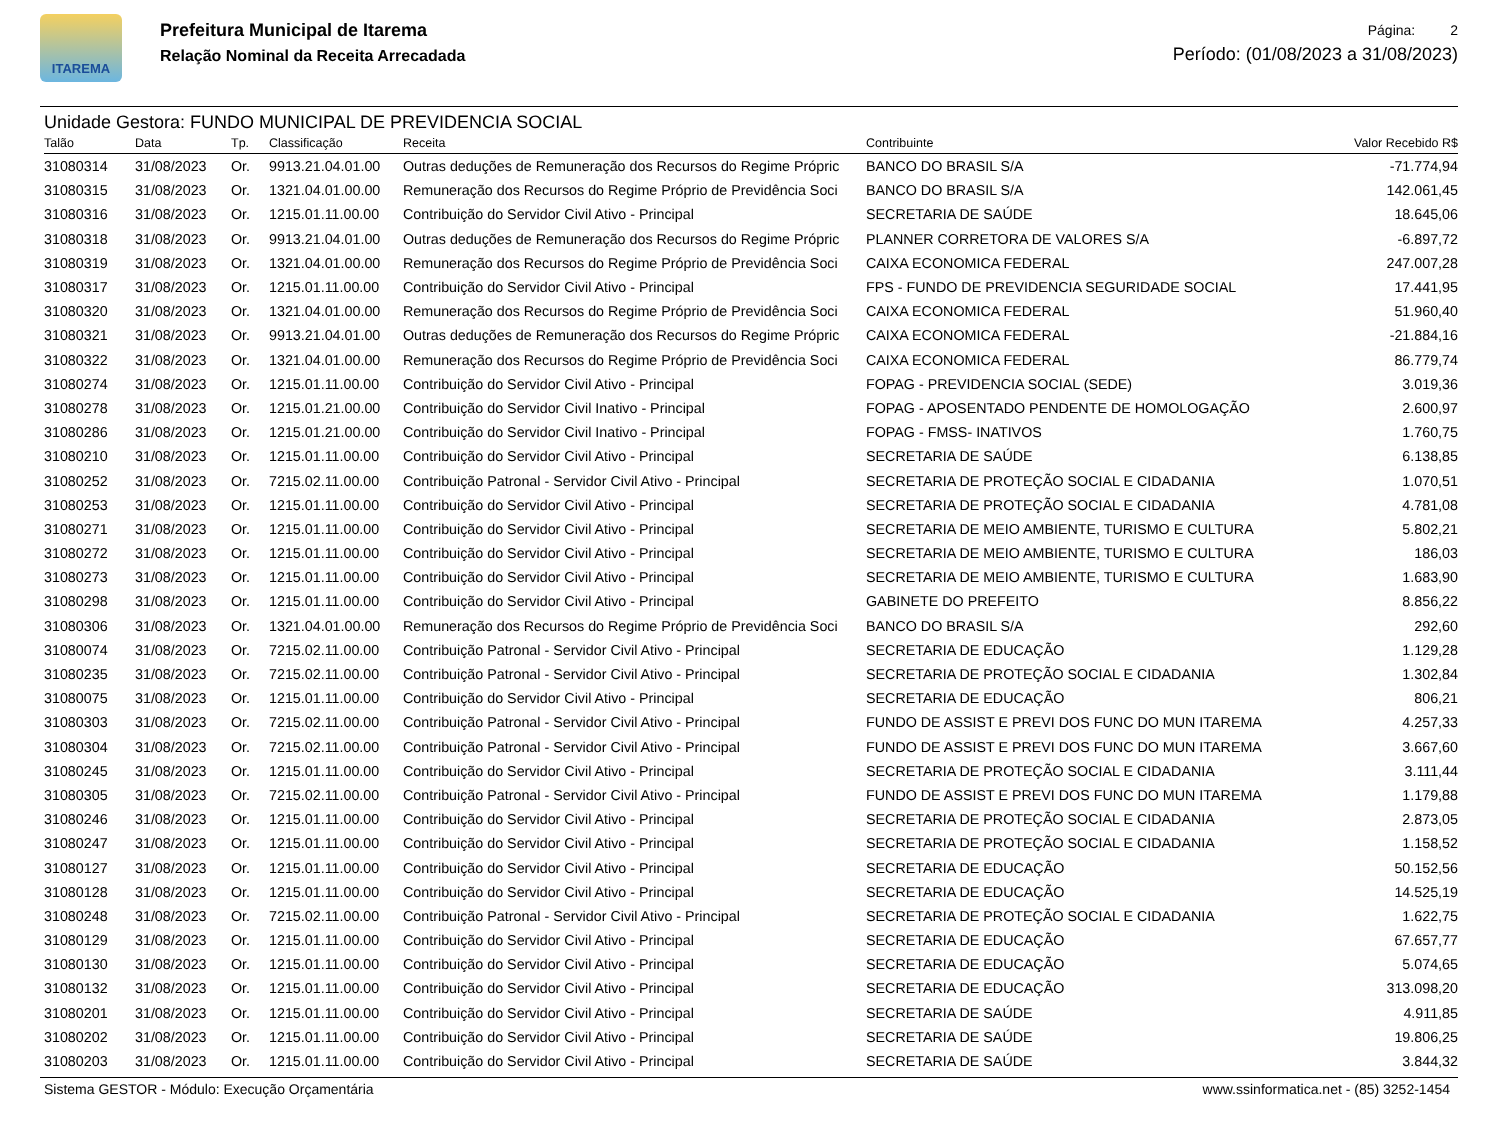ITAREMA
Prefeitura Municipal de Itarema
Relação Nominal da Receita Arrecadada
Página: 2
Período: (01/08/2023 a 31/08/2023)
Unidade Gestora: FUNDO MUNICIPAL DE PREVIDENCIA SOCIAL
| Talão | Data | Tp. | Classificação | Receita | Contribuinte | Valor Recebido R$ |
| --- | --- | --- | --- | --- | --- | --- |
| 31080314 | 31/08/2023 | Or. | 9913.21.04.01.00 | Outras deduções de Remuneração dos Recursos do Regime Própric | BANCO DO BRASIL S/A | -71.774,94 |
| 31080315 | 31/08/2023 | Or. | 1321.04.01.00.00 | Remuneração dos Recursos do Regime Próprio de Previdência Soci | BANCO DO BRASIL S/A | 142.061,45 |
| 31080316 | 31/08/2023 | Or. | 1215.01.11.00.00 | Contribuição do Servidor Civil Ativo - Principal | SECRETARIA DE SAÚDE | 18.645,06 |
| 31080318 | 31/08/2023 | Or. | 9913.21.04.01.00 | Outras deduções de Remuneração dos Recursos do Regime Própric | PLANNER CORRETORA DE VALORES S/A | -6.897,72 |
| 31080319 | 31/08/2023 | Or. | 1321.04.01.00.00 | Remuneração dos Recursos do Regime Próprio de Previdência Soci | CAIXA ECONOMICA FEDERAL | 247.007,28 |
| 31080317 | 31/08/2023 | Or. | 1215.01.11.00.00 | Contribuição do Servidor Civil Ativo - Principal | FPS - FUNDO DE PREVIDENCIA SEGURIDADE SOCIAL | 17.441,95 |
| 31080320 | 31/08/2023 | Or. | 1321.04.01.00.00 | Remuneração dos Recursos do Regime Próprio de Previdência Soci | CAIXA ECONOMICA FEDERAL | 51.960,40 |
| 31080321 | 31/08/2023 | Or. | 9913.21.04.01.00 | Outras deduções de Remuneração dos Recursos do Regime Própric | CAIXA ECONOMICA FEDERAL | -21.884,16 |
| 31080322 | 31/08/2023 | Or. | 1321.04.01.00.00 | Remuneração dos Recursos do Regime Próprio de Previdência Soci | CAIXA ECONOMICA FEDERAL | 86.779,74 |
| 31080274 | 31/08/2023 | Or. | 1215.01.11.00.00 | Contribuição do Servidor Civil Ativo - Principal | FOPAG - PREVIDENCIA SOCIAL (SEDE) | 3.019,36 |
| 31080278 | 31/08/2023 | Or. | 1215.01.21.00.00 | Contribuição do Servidor Civil Inativo - Principal | FOPAG - APOSENTADO PENDENTE DE HOMOLOGAÇÃO | 2.600,97 |
| 31080286 | 31/08/2023 | Or. | 1215.01.21.00.00 | Contribuição do Servidor Civil Inativo - Principal | FOPAG - FMSS- INATIVOS | 1.760,75 |
| 31080210 | 31/08/2023 | Or. | 1215.01.11.00.00 | Contribuição do Servidor Civil Ativo - Principal | SECRETARIA DE SAÚDE | 6.138,85 |
| 31080252 | 31/08/2023 | Or. | 7215.02.11.00.00 | Contribuição Patronal - Servidor Civil Ativo - Principal | SECRETARIA DE PROTEÇÃO SOCIAL E CIDADANIA | 1.070,51 |
| 31080253 | 31/08/2023 | Or. | 1215.01.11.00.00 | Contribuição do Servidor Civil Ativo - Principal | SECRETARIA DE PROTEÇÃO SOCIAL E CIDADANIA | 4.781,08 |
| 31080271 | 31/08/2023 | Or. | 1215.01.11.00.00 | Contribuição do Servidor Civil Ativo - Principal | SECRETARIA DE MEIO AMBIENTE, TURISMO E CULTURA | 5.802,21 |
| 31080272 | 31/08/2023 | Or. | 1215.01.11.00.00 | Contribuição do Servidor Civil Ativo - Principal | SECRETARIA DE MEIO AMBIENTE, TURISMO E CULTURA | 186,03 |
| 31080273 | 31/08/2023 | Or. | 1215.01.11.00.00 | Contribuição do Servidor Civil Ativo - Principal | SECRETARIA DE MEIO AMBIENTE, TURISMO E CULTURA | 1.683,90 |
| 31080298 | 31/08/2023 | Or. | 1215.01.11.00.00 | Contribuição do Servidor Civil Ativo - Principal | GABINETE DO PREFEITO | 8.856,22 |
| 31080306 | 31/08/2023 | Or. | 1321.04.01.00.00 | Remuneração dos Recursos do Regime Próprio de Previdência Soci | BANCO DO BRASIL S/A | 292,60 |
| 31080074 | 31/08/2023 | Or. | 7215.02.11.00.00 | Contribuição Patronal - Servidor Civil Ativo - Principal | SECRETARIA DE EDUCAÇÃO | 1.129,28 |
| 31080235 | 31/08/2023 | Or. | 7215.02.11.00.00 | Contribuição Patronal - Servidor Civil Ativo - Principal | SECRETARIA DE PROTEÇÃO SOCIAL E CIDADANIA | 1.302,84 |
| 31080075 | 31/08/2023 | Or. | 1215.01.11.00.00 | Contribuição do Servidor Civil Ativo - Principal | SECRETARIA DE EDUCAÇÃO | 806,21 |
| 31080303 | 31/08/2023 | Or. | 7215.02.11.00.00 | Contribuição Patronal - Servidor Civil Ativo - Principal | FUNDO DE ASSIST E PREVI DOS FUNC DO MUN ITAREMA | 4.257,33 |
| 31080304 | 31/08/2023 | Or. | 7215.02.11.00.00 | Contribuição Patronal - Servidor Civil Ativo - Principal | FUNDO DE ASSIST E PREVI DOS FUNC DO MUN ITAREMA | 3.667,60 |
| 31080245 | 31/08/2023 | Or. | 1215.01.11.00.00 | Contribuição do Servidor Civil Ativo - Principal | SECRETARIA DE PROTEÇÃO SOCIAL E CIDADANIA | 3.111,44 |
| 31080305 | 31/08/2023 | Or. | 7215.02.11.00.00 | Contribuição Patronal - Servidor Civil Ativo - Principal | FUNDO DE ASSIST E PREVI DOS FUNC DO MUN ITAREMA | 1.179,88 |
| 31080246 | 31/08/2023 | Or. | 1215.01.11.00.00 | Contribuição do Servidor Civil Ativo - Principal | SECRETARIA DE PROTEÇÃO SOCIAL E CIDADANIA | 2.873,05 |
| 31080247 | 31/08/2023 | Or. | 1215.01.11.00.00 | Contribuição do Servidor Civil Ativo - Principal | SECRETARIA DE PROTEÇÃO SOCIAL E CIDADANIA | 1.158,52 |
| 31080127 | 31/08/2023 | Or. | 1215.01.11.00.00 | Contribuição do Servidor Civil Ativo - Principal | SECRETARIA DE EDUCAÇÃO | 50.152,56 |
| 31080128 | 31/08/2023 | Or. | 1215.01.11.00.00 | Contribuição do Servidor Civil Ativo - Principal | SECRETARIA DE EDUCAÇÃO | 14.525,19 |
| 31080248 | 31/08/2023 | Or. | 7215.02.11.00.00 | Contribuição Patronal - Servidor Civil Ativo - Principal | SECRETARIA DE PROTEÇÃO SOCIAL E CIDADANIA | 1.622,75 |
| 31080129 | 31/08/2023 | Or. | 1215.01.11.00.00 | Contribuição do Servidor Civil Ativo - Principal | SECRETARIA DE EDUCAÇÃO | 67.657,77 |
| 31080130 | 31/08/2023 | Or. | 1215.01.11.00.00 | Contribuição do Servidor Civil Ativo - Principal | SECRETARIA DE EDUCAÇÃO | 5.074,65 |
| 31080132 | 31/08/2023 | Or. | 1215.01.11.00.00 | Contribuição do Servidor Civil Ativo - Principal | SECRETARIA DE EDUCAÇÃO | 313.098,20 |
| 31080201 | 31/08/2023 | Or. | 1215.01.11.00.00 | Contribuição do Servidor Civil Ativo - Principal | SECRETARIA DE SAÚDE | 4.911,85 |
| 31080202 | 31/08/2023 | Or. | 1215.01.11.00.00 | Contribuição do Servidor Civil Ativo - Principal | SECRETARIA DE SAÚDE | 19.806,25 |
| 31080203 | 31/08/2023 | Or. | 1215.01.11.00.00 | Contribuição do Servidor Civil Ativo - Principal | SECRETARIA DE SAÚDE | 3.844,32 |
Sistema GESTOR - Módulo: Execução Orçamentária www.ssinformatica.net - (85) 3252-1454